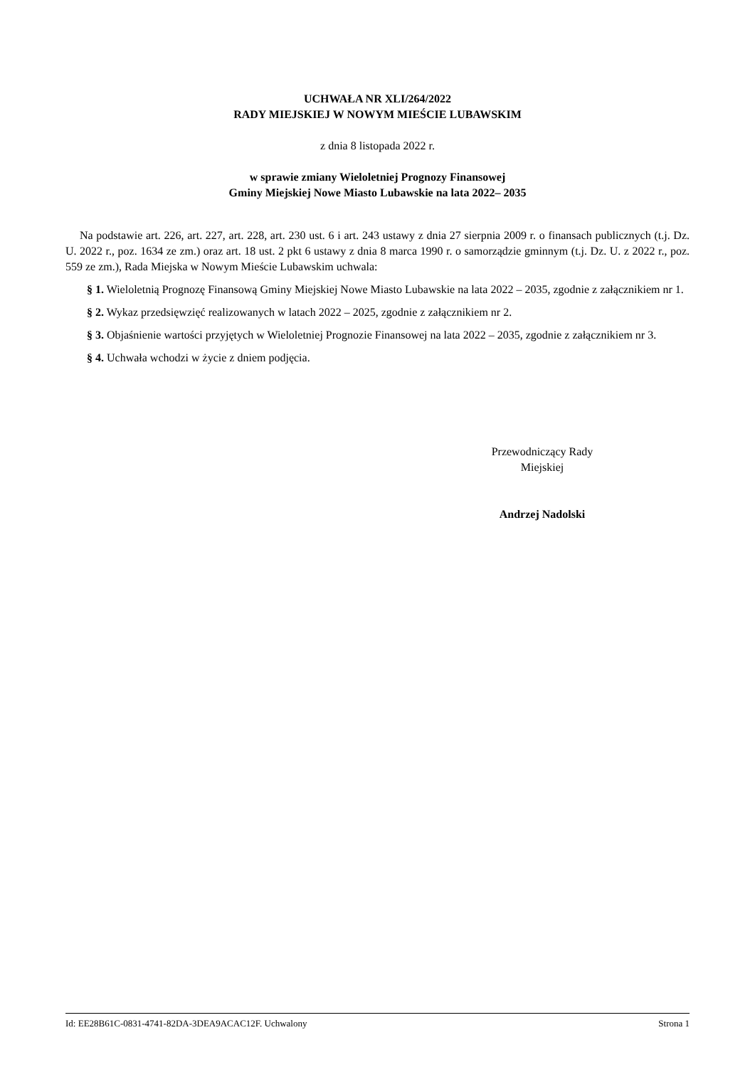UCHWAŁA NR XLI/264/2022
RADY MIEJSKIEJ W NOWYM MIEŚCIE LUBAWSKIM
z dnia 8 listopada 2022 r.
w sprawie zmiany Wieloletniej Prognozy Finansowej
Gminy Miejskiej Nowe Miasto Lubawskie na lata 2022– 2035
Na podstawie art. 226, art. 227, art. 228, art. 230 ust. 6 i art. 243 ustawy z dnia 27 sierpnia 2009 r. o finansach publicznych (t.j. Dz. U. 2022 r., poz. 1634 ze zm.) oraz art. 18 ust. 2 pkt 6 ustawy z dnia 8 marca 1990 r. o samorządzie gminnym (t.j. Dz. U. z 2022 r., poz. 559 ze zm.), Rada Miejska w Nowym Mieście Lubawskim uchwala:
§ 1. Wieloletnią Prognozę Finansową Gminy Miejskiej Nowe Miasto Lubawskie na lata 2022 – 2035, zgodnie z załącznikiem nr 1.
§ 2. Wykaz przedsięwzięć realizowanych w latach 2022 – 2025, zgodnie z załącznikiem nr 2.
§ 3. Objaśnienie wartości przyjętych w Wieloletniej Prognozie Finansowej na lata 2022 – 2035, zgodnie z załącznikiem nr 3.
§ 4. Uchwała wchodzi w życie z dniem podjęcia.
Przewodniczący Rady
Miejskiej
Andrzej Nadolski
Id: EE28B61C-0831-4741-82DA-3DEA9ACAC12F. Uchwalony Strona 1